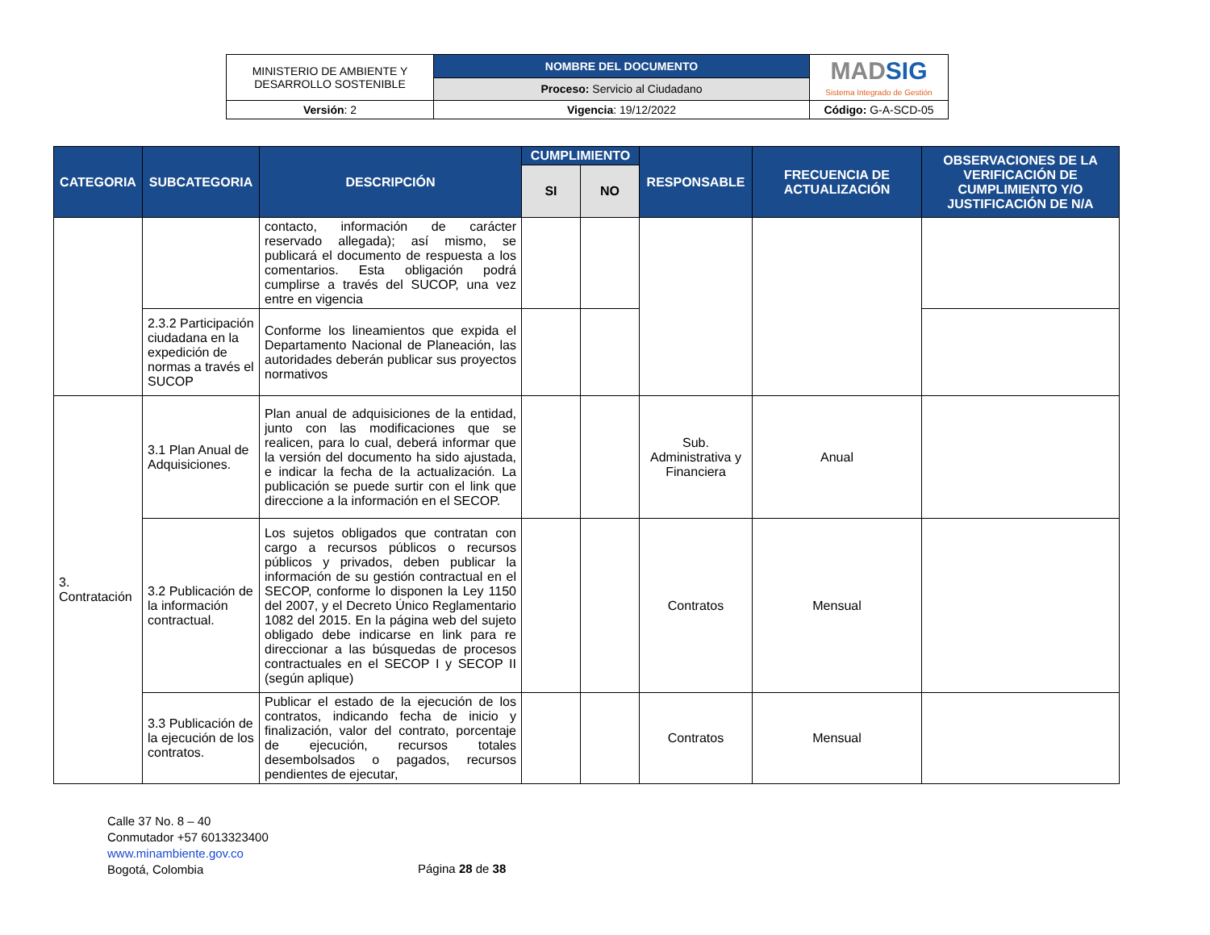| MINISTERIO DE AMBIENTE Y DESARROLLO SOSTENIBLE | NOMBRE DEL DOCUMENTO | MAD SIG Sistema Integrado de Gestión |
| | Proceso: Servicio al Ciudadano | |
| Versión : 2 | Vigencia : 19/12/2022 | Código: G-A-SCD-05 |
| CATEGORIA | SUBCATEGORIA | DESCRIPCIÓN | CUMPLIMIENTO | | RESPONSABLE | FRECUENCIA DE ACTUALIZACIÓN | OBSERVACIONES DE LA VERIFICACIÓN DE CUMPLIMIENTO Y/O JUSTIFICACIÓN DE N/A |
| --- | --- | --- | --- | --- | --- | --- | --- |
| | | | SI | NO | | | |
| | | contacto, información de carácter reservado allegada); así mismo, se publicará el documento de respuesta a los comentarios. Esta obligación podrá cumplirse a través del SUCOP, una vez entre en vigencia | | | | | |
| | 2.3.2 Participación ciudadana en la expedición de normas a través el SUCOP | Conforme los lineamientos que expida el Departamento Nacional de Planeación, las autoridades deberán publicar sus proyectos normativos | | | | | |
| 3. Contratación | 3.1 Plan Anual de Adquisiciones. | Plan anual de adquisiciones de la entidad, junto con las modificaciones que se realicen, para lo cual, deberá informar que la versión del documento ha sido ajustada, e indicar la fecha de la actualización. La publicación se puede surtir con el link que direccione a la información en el SECOP. | | | Sub. Administrativa y Financiera | Anual | |
| | 3.2 Publicación de la información contractual. | Los sujetos obligados que contratan con cargo a recursos públicos o recursos públicos y privados, deben publicar la información de su gestión contractual en el SECOP, conforme lo disponen la Ley 1150 del 2007, y el Decreto Único Reglamentario 1082 del 2015. En la página web del sujeto obligado debe indicarse en link para re direccionar a las búsquedas de procesos contractuales en el SECOP I y SECOP II (según aplique) | | | Contratos | Mensual | |
| | 3.3 Publicación de la ejecución de los contratos. | Publicar el estado de la ejecución de los contratos, indicando fecha de inicio y finalización, valor del contrato, porcentaje de ejecución, recursos totales desembolsados o pagados, recursos pendientes de ejecutar, | | | Contratos | Mensual | |
Calle 37 No. 8 – 40
Conmutador +57 6013323400
www.minambiente.gov.co
Bogotá, Colombia
Página 28 de 38